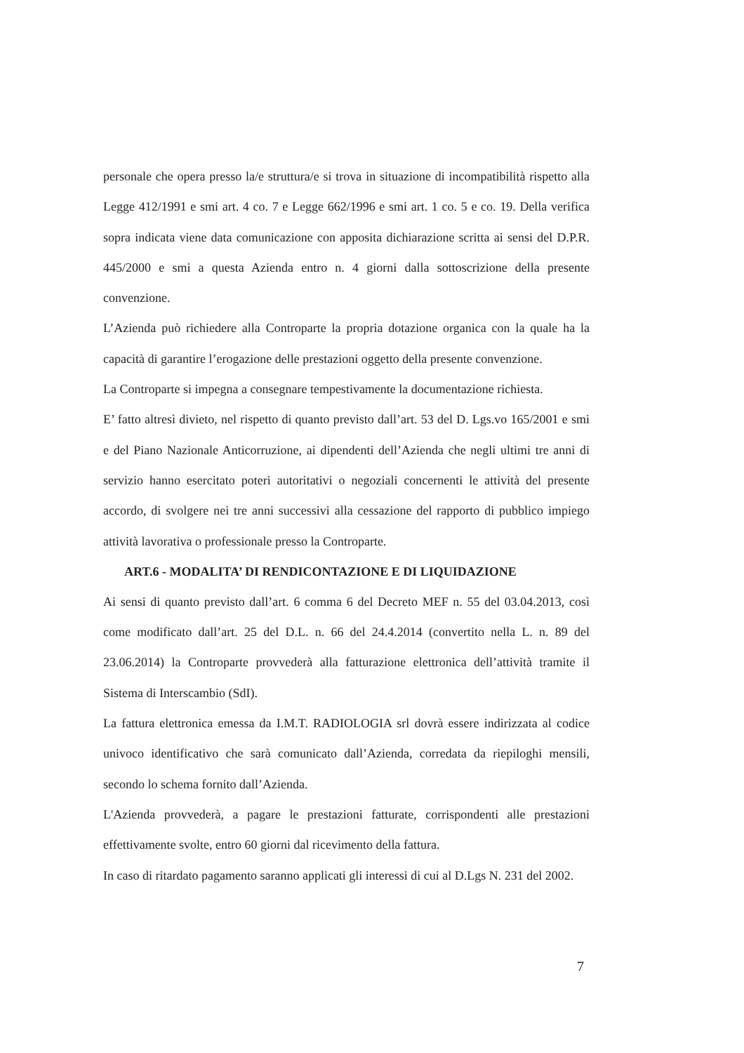personale che opera presso la/e struttura/e si trova in situazione di incompatibilità rispetto alla Legge 412/1991 e smi art. 4 co. 7 e Legge 662/1996 e smi art. 1 co. 5 e co. 19. Della verifica sopra indicata viene data comunicazione con apposita dichiarazione scritta ai sensi del D.P.R. 445/2000 e smi a questa Azienda entro n. 4 giorni dalla sottoscrizione della presente convenzione.
L’Azienda può richiedere alla Controparte la propria dotazione organica con la quale ha la capacità di garantire l’erogazione delle prestazioni oggetto della presente convenzione.
La Controparte si impegna a consegnare tempestivamente la documentazione richiesta.
E’ fatto altresì divieto, nel rispetto di quanto previsto dall’art. 53 del D. Lgs.vo 165/2001 e smi e del Piano Nazionale Anticorruzione, ai dipendenti dell’Azienda che negli ultimi tre anni di servizio hanno esercitato poteri autoritativi o negoziali concernenti le attività del presente accordo, di svolgere nei tre anni successivi alla cessazione del rapporto di pubblico impiego attività lavorativa o professionale presso la Controparte.
ART.6 - MODALITA’ DI RENDICONTAZIONE E DI LIQUIDAZIONE
Ai sensi di quanto previsto dall’art. 6 comma 6 del Decreto MEF n. 55 del 03.04.2013, così come modificato dall’art. 25 del D.L. n. 66 del 24.4.2014 (convertito nella L. n. 89 del 23.06.2014) la Controparte provvederà alla fatturazione elettronica dell’attività tramite il Sistema di Interscambio (SdI).
La fattura elettronica emessa da I.M.T. RADIOLOGIA srl dovrà essere indirizzata al codice univoco identificativo che sarà comunicato dall’Azienda, corredata da riepiloghi mensili, secondo lo schema fornito dall’Azienda.
L'Azienda provvederà, a pagare le prestazioni fatturate, corrispondenti alle prestazioni effettivamente svolte, entro 60 giorni dal ricevimento della fattura.
In caso di ritardato pagamento saranno applicati gli interessi di cui al D.Lgs N. 231 del 2002.
7